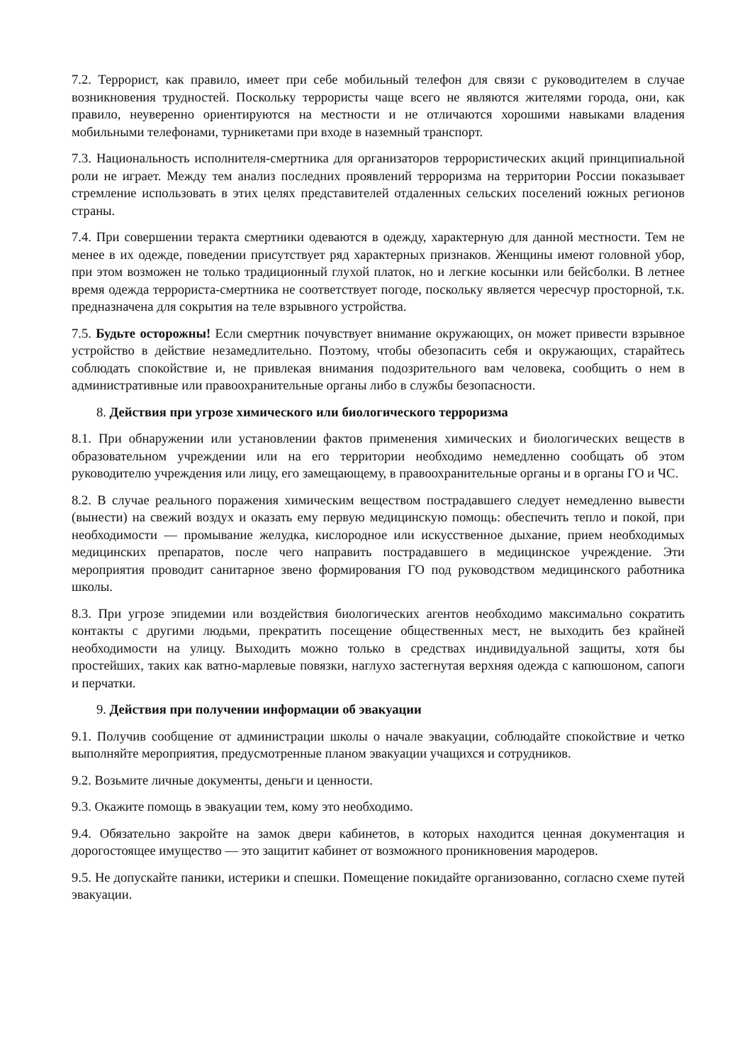7.2. Террорист, как правило, имеет при себе мобильный телефон для связи с руководителем в случае возникновения трудностей. Поскольку террористы чаще всего не являются жителями города, они, как правило, неуверенно ориентируются на местности и не отличаются хорошими навыками владения мобильными телефонами, турникетами при входе в наземный транспорт.
7.3. Национальность исполнителя-смертника для организаторов террористических акций принципиальной роли не играет. Между тем анализ последних проявлений терроризма на территории России показывает стремление использовать в этих целях представителей отдаленных сельских поселений южных регионов страны.
7.4. При совершении теракта смертники одеваются в одежду, характерную для данной местности. Тем не менее в их одежде, поведении присутствует ряд характерных признаков. Женщины имеют головной убор, при этом возможен не только традиционный глухой платок, но и легкие косынки или бейсболки. В летнее время одежда террориста-смертника не соответствует погоде, поскольку является чересчур просторной, т.к. предназначена для сокрытия на теле взрывного устройства.
7.5. Будьте осторожны! Если смертник почувствует внимание окружающих, он может привести взрывное устройство в действие незамедлительно. Поэтому, чтобы обезопасить себя и окружающих, старайтесь соблюдать спокойствие и, не привлекая внимания подозрительного вам человека, сообщить о нем в административные или правоохранительные органы либо в службы безопасности.
8. Действия при угрозе химического или биологического терроризма
8.1. При обнаружении или установлении фактов применения химических и биологических веществ в образовательном учреждении или на его территории необходимо немедленно сообщать об этом руководителю учреждения или лицу, его замещающему, в правоохранительные органы и в органы ГО и ЧС.
8.2. В случае реального поражения химическим веществом пострадавшего следует немедленно вывести (вынести) на свежий воздух и оказать ему первую медицинскую помощь: обеспечить тепло и покой, при необходимости — промывание желудка, кислородное или искусственное дыхание, прием необходимых медицинских препаратов, после чего направить пострадавшего в медицинское учреждение. Эти мероприятия проводит санитарное звено формирования ГО под руководством медицинского работника школы.
8.3. При угрозе эпидемии или воздействия биологических агентов необходимо максимально сократить контакты с другими людьми, прекратить посещение общественных мест, не выходить без крайней необходимости на улицу. Выходить можно только в средствах индивидуальной защиты, хотя бы простейших, таких как ватно-марлевые повязки, наглухо застегнутая верхняя одежда с капюшоном, сапоги и перчатки.
9. Действия при получении информации об эвакуации
9.1. Получив сообщение от администрации школы о начале эвакуации, соблюдайте спокойствие и четко выполняйте мероприятия, предусмотренные планом эвакуации учащихся и сотрудников.
9.2. Возьмите личные документы, деньги и ценности.
9.3. Окажите помощь в эвакуации тем, кому это необходимо.
9.4. Обязательно закройте на замок двери кабинетов, в которых находится ценная документация и дорогостоящее имущество — это защитит кабинет от возможного проникновения мародеров.
9.5. Не допускайте паники, истерики и спешки. Помещение покидайте организованно, согласно схеме путей эвакуации.